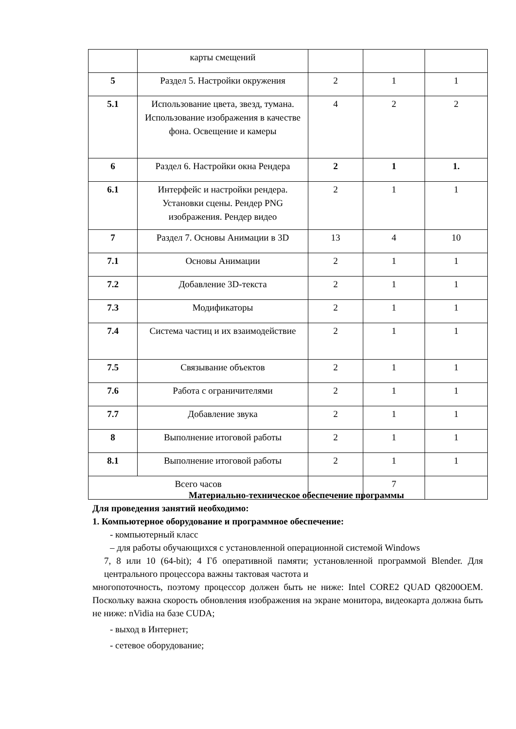| | карты смещений | | | |
| 5 | Раздел 5. Настройки окружения | 2 | 1 | 1 |
| 5.1 | Использование цвета, звезд, тумана. Использование изображения в качестве фона. Освещение и камеры | 4 | 2 | 2 |
| 6 | Раздел 6. Настройки окна Рендера | 2 | 1 | 1. |
| 6.1 | Интерфейс и настройки рендера. Установки сцены. Рендер PNG изображения. Рендер видео | 2 | 1 | 1 |
| 7 | Раздел 7. Основы Анимации в 3D | 13 | 4 | 10 |
| 7.1 | Основы Анимации | 2 | 1 | 1 |
| 7.2 | Добавление 3D-текста | 2 | 1 | 1 |
| 7.3 | Модификаторы | 2 | 1 | 1 |
| 7.4 | Система частиц и их взаимодействие | 2 | 1 | 1 |
| 7.5 | Связывание объектов | 2 | 1 | 1 |
| 7.6 | Работа с ограничителями | 2 | 1 | 1 |
| 7.7 | Добавление звука | 2 | 1 | 1 |
| 8 | Выполнение итоговой работы | 2 | 1 | 1 |
| 8.1 | Выполнение итоговой работы | 2 | 1 | 1 |
| Всего часов | | | 7 | |
Материально-техническое обеспечение программы
Для проведения занятий необходимо:
1. Компьютерное оборудование и программное обеспечение:
- компьютерный класс
– для работы обучающихся с установленной операционной системой Windows
7, 8 или 10 (64-bit); 4 Гб оперативной памяти; установленной программой Blender. Для центрального процессора важны тактовая частота и
многопоточность, поэтому процессор должен быть не ниже: Intel CORE2 QUAD Q8200OEM. Поскольку важна скорость обновления изображения на экране монитора, видеокарта должна быть не ниже: nVidia на базе CUDA;
- выход в Интернет;
- сетевое оборудование;